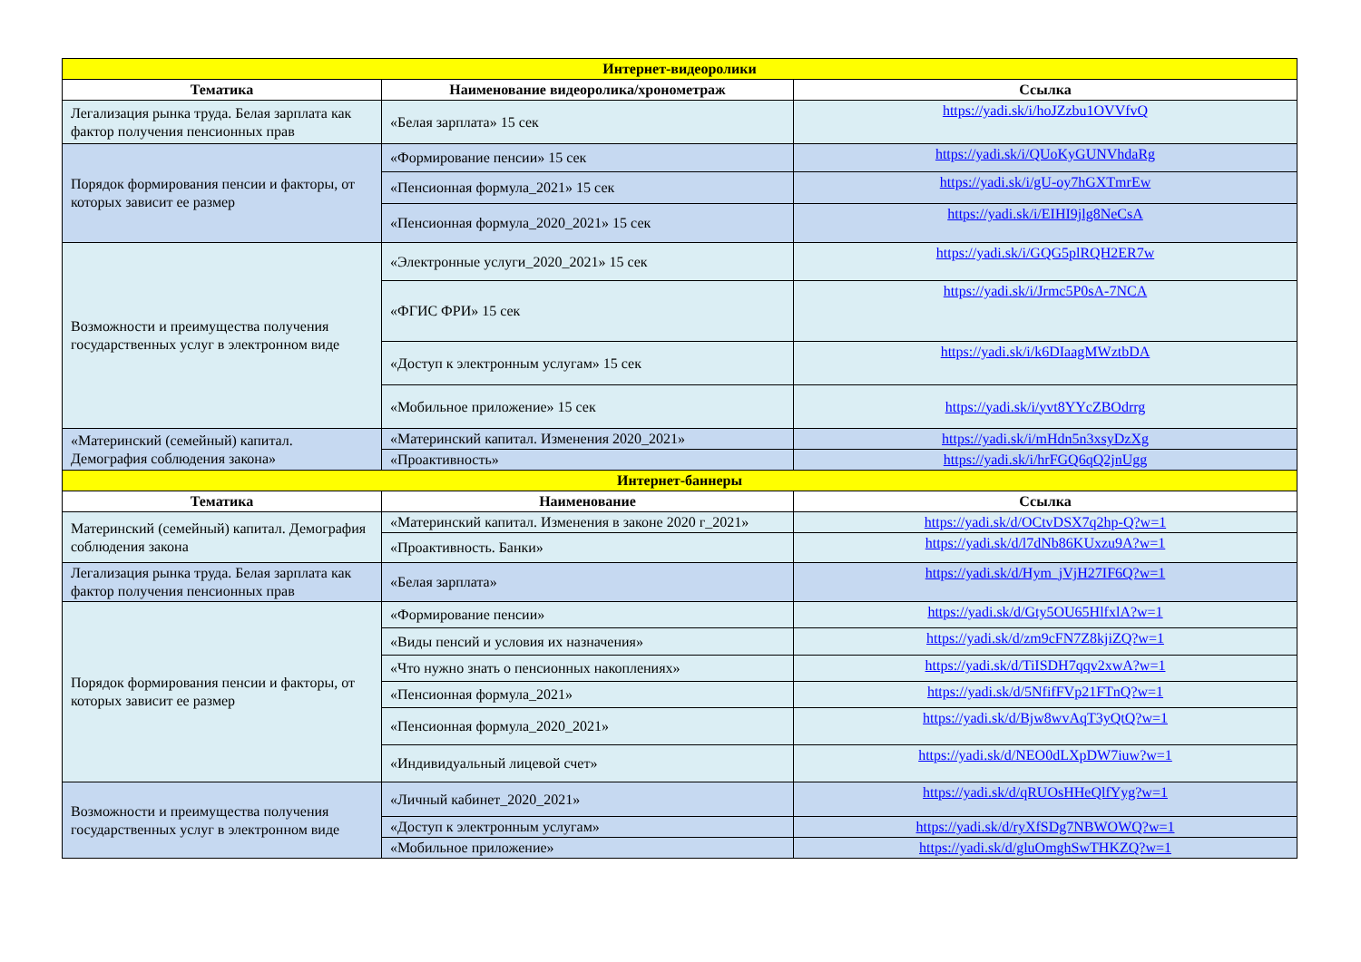| Интернет-видеоролики | | |
| --- | --- | --- |
| Тематика | Наименование видеоролика/хронометраж | Ссылка |
| Легализация рынка труда. Белая зарплата как фактор получения пенсионных прав | «Белая зарплата» 15 сек | https://yadi.sk/i/hoJZzbu1OVVfvQ |
| Порядок формирования пенсии и факторы, от которых зависит ее размер | «Формирование пенсии» 15 сек | https://yadi.sk/i/QUoKyGUNVhdaRg |
| | «Пенсионная формула_2021» 15 сек | https://yadi.sk/i/gU-oy7hGXTmrEw |
| | «Пенсионная формула_2020_2021» 15 сек | https://yadi.sk/i/EIHI9jlg8NeCsA |
| Возможности и преимущества получения государственных услуг в электронном виде | «Электронные услуги_2020_2021» 15 сек | https://yadi.sk/i/GQG5plRQH2ER7w |
| | «ФГИС ФРИ» 15 сек | https://yadi.sk/i/Jrmc5P0sA-7NCA |
| | «Доступ к электронным услугам» 15 сек | https://yadi.sk/i/k6DIaagMWztbDA |
| | «Мобильное приложение» 15 сек | https://yadi.sk/i/yvt8YYcZBOdrrg |
| «Материнский (семейный) капитал. Демография соблюдения закона» | «Материнский капитал. Изменения 2020_2021» | https://yadi.sk/i/mHdn5n3xsyDzXg |
| | «Проактивность» | https://yadi.sk/i/hrFGQ6qQ2jnUgg |
| Интернет-баннеры | | |
| Тематика | Наименование | Ссылка |
| Материнский (семейный) капитал. Демография соблюдения закона | «Материнский капитал. Изменения в законе 2020 г_2021» | https://yadi.sk/d/OCtvDSX7q2hp-Q?w=1 |
| | «Проактивность. Банки» | https://yadi.sk/d/l7dNb86KUxzu9A?w=1 |
| Легализация рынка труда. Белая зарплата как фактор получения пенсионных прав | «Белая зарплата» | https://yadi.sk/d/Hym_jVjH27IF6Q?w=1 |
| Порядок формирования пенсии и факторы, от которых зависит ее размер | «Формирование пенсии» | https://yadi.sk/d/Gty5OU65HlfxlA?w=1 |
| | «Виды пенсий и условия их назначения» | https://yadi.sk/d/zm9cFN7Z8kjiZQ?w=1 |
| | «Что нужно знать о пенсионных накоплениях» | https://yadi.sk/d/TiISDH7qqv2xwA?w=1 |
| | «Пенсионная формула_2021» | https://yadi.sk/d/5NfifFVp21FTnQ?w=1 |
| | «Пенсионная формула_2020_2021» | https://yadi.sk/d/Bjw8wvAqT3yQtQ?w=1 |
| | «Индивидуальный лицевой счет» | https://yadi.sk/d/NEO0dLXpDW7iuw?w=1 |
| Возможности и преимущества получения государственных услуг в электронном виде | «Личный кабинет_2020_2021» | https://yadi.sk/d/qRUOsHHeQlfYyg?w=1 |
| | «Доступ к электронным услугам» | https://yadi.sk/d/ryXfSDg7NBWOWQ?w=1 |
| | «Мобильное приложение» | https://yadi.sk/d/gluOmghSwTHKZQ?w=1 |